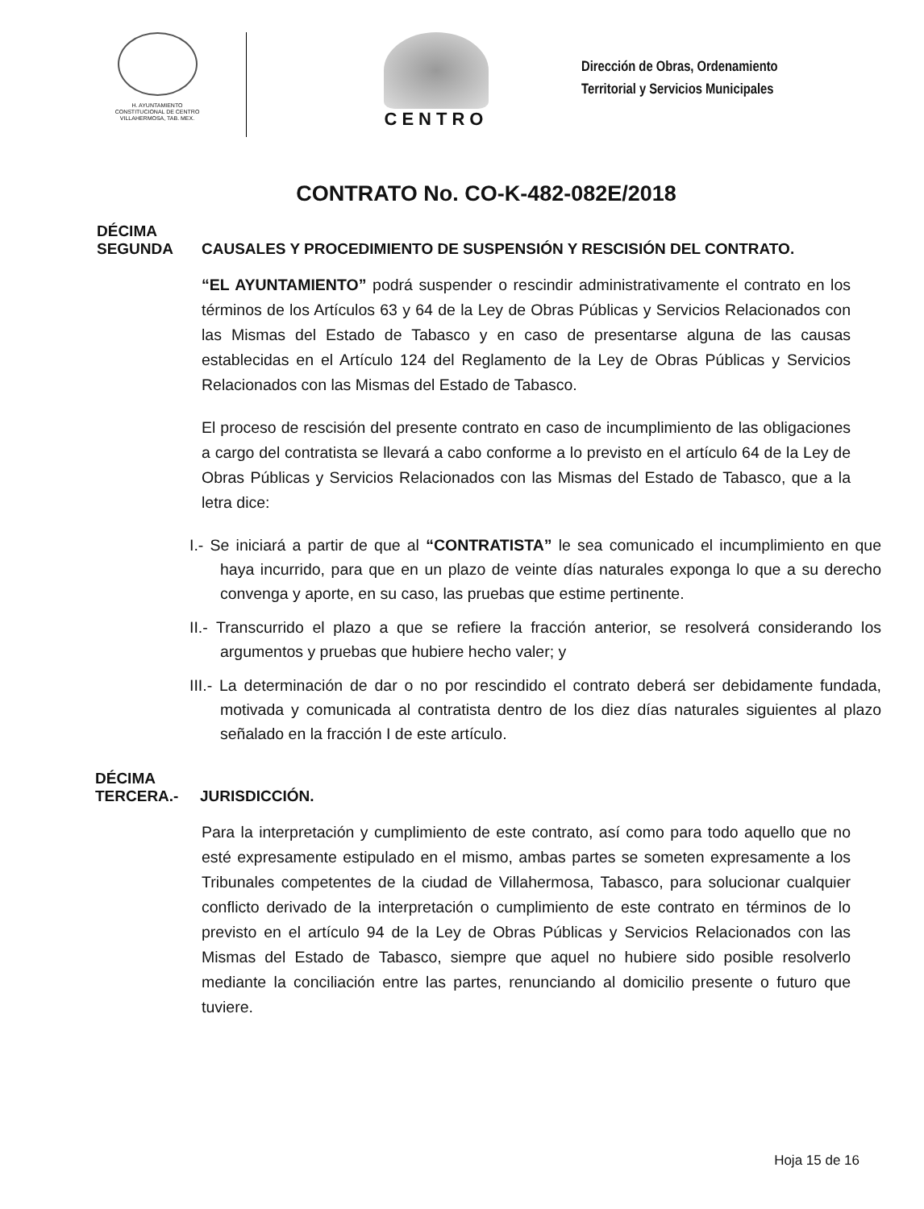H. AYUNTAMIENTO
CONSTITUCIONAL DE CENTRO
VILLAHERMOSA, TAB. MEX.
CENTRO
Dirección de Obras, Ordenamiento
Territorial y Servicios Municipales
CONTRATO No. CO-K-482-082E/2018
DÉCIMA
SEGUNDA
CAUSALES Y PROCEDIMIENTO DE SUSPENSIÓN Y RESCISIÓN DEL CONTRATO.
“EL AYUNTAMIENTO” podrá suspender o rescindir administrativamente el contrato en los términos de los Artículos 63 y 64 de la Ley de Obras Públicas y Servicios Relacionados con las Mismas del Estado de Tabasco y en caso de presentarse alguna de las causas establecidas en el Artículo 124 del Reglamento de la Ley de Obras Públicas y Servicios Relacionados con las Mismas del Estado de Tabasco.
El proceso de rescisión del presente contrato en caso de incumplimiento de las obligaciones a cargo del contratista se llevará a cabo conforme a lo previsto en el artículo 64 de la Ley de Obras Públicas y Servicios Relacionados con las Mismas del Estado de Tabasco, que a la letra dice:
I.- Se iniciará a partir de que al “CONTRATISTA” le sea comunicado el incumplimiento en que haya incurrido, para que en un plazo de veinte días naturales exponga lo que a su derecho convenga y aporte, en su caso, las pruebas que estime pertinente.
II.- Transcurrido el plazo a que se refiere la fracción anterior, se resolverá considerando los argumentos y pruebas que hubiere hecho valer; y
III.- La determinación de dar o no por rescindido el contrato deberá ser debidamente fundada, motivada y comunicada al contratista dentro de los diez días naturales siguientes al plazo señalado en la fracción I de este artículo.
DÉCIMA
TERCERA.-
JURISDICCIÓN.
Para la interpretación y cumplimiento de este contrato, así como para todo aquello que no esté expresamente estipulado en el mismo, ambas partes se someten expresamente a los Tribunales competentes de la ciudad de Villahermosa, Tabasco, para solucionar cualquier conflicto derivado de la interpretación o cumplimiento de este contrato en términos de lo previsto en el artículo 94 de la Ley de Obras Públicas y Servicios Relacionados con las Mismas del Estado de Tabasco, siempre que aquel no hubiere sido posible resolverlo mediante la conciliación entre las partes, renunciando al domicilio presente o futuro que tuviere.
Hoja 15 de 16